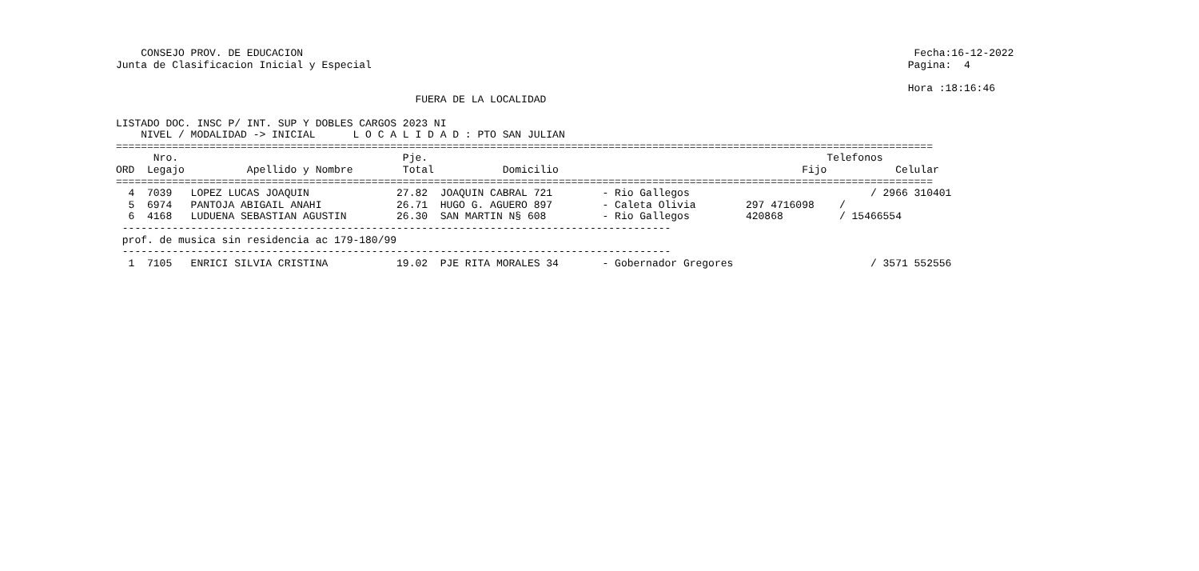CONSEJO PROV. DE EDUCACION                                                                                                  Fecha:16-12-2022
Junta de Clasificacion Inicial y Especial                                                                                      Pagina:  4

                                                                                                                               Hora :18:16:46
                                                FUERA DE LA LOCALIDAD

LISTADO DOC. INSC P/ INT. SUP Y DOBLES CARGOS 2023 NI
    NIVEL / MODALIDAD -> INICIAL      L O C A L I D A D : PTO SAN JULIAN
===================================================================================================================================
      Nro.                                    Pje.                                                                Telefonos
ORD  Legajo          Apellido y Nombre        Total           Domicilio                                       Fijo           Celular
===================================================================================================================================
  4  7039   LOPEZ LUCAS JOAQUIN              27.82  JOAQUIN CABRAL 721        - Rio Gallegos                             / 2966 310401
  5  6974   PANTOJA ABIGAIL ANAHI            26.71  HUGO G. AGUERO 897        - Caleta Olivia        297 4716098    /
  6  4168   LUDUENA SEBASTIAN AGUSTIN        26.30  SAN MARTIN N§ 608         - Rio Gallegos         420868         / 15466554
 ----------------------------------------------------------------------------------------
 prof. de musica sin residencia ac 179-180/99
 ----------------------------------------------------------------------------------------
  1  7105   ENRICI SILVIA CRISTINA           19.02  PJE RITA MORALES 34       - Gobernador Gregores                      / 3571 552556